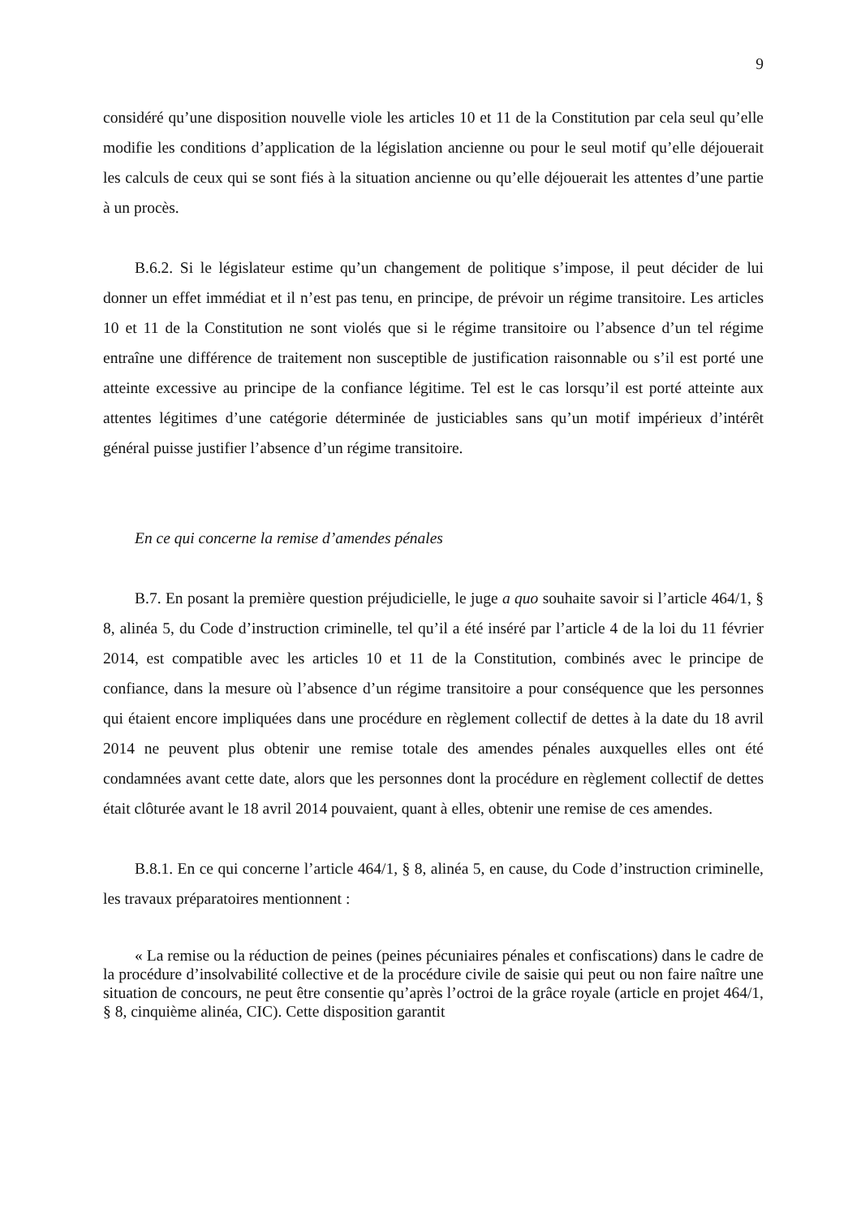9
considéré qu’une disposition nouvelle viole les articles 10 et 11 de la Constitution par cela seul qu’elle modifie les conditions d’application de la législation ancienne ou pour le seul motif qu’elle déjouerait les calculs de ceux qui se sont fiés à la situation ancienne ou qu’elle déjouerait les attentes d’une partie à un procès.
B.6.2. Si le législateur estime qu’un changement de politique s’impose, il peut décider de lui donner un effet immédiat et il n’est pas tenu, en principe, de prévoir un régime transitoire. Les articles 10 et 11 de la Constitution ne sont violés que si le régime transitoire ou l’absence d’un tel régime entraîne une différence de traitement non susceptible de justification raisonnable ou s’il est porté une atteinte excessive au principe de la confiance légitime. Tel est le cas lorsqu’il est porté atteinte aux attentes légitimes d’une catégorie déterminée de justiciables sans qu’un motif impérieux d’intérêt général puisse justifier l’absence d’un régime transitoire.
En ce qui concerne la remise d’amendes pénales
B.7. En posant la première question préjudicielle, le juge a quo souhaite savoir si l’article 464/1, § 8, alinéa 5, du Code d’instruction criminelle, tel qu’il a été inséré par l’article 4 de la loi du 11 février 2014, est compatible avec les articles 10 et 11 de la Constitution, combinés avec le principe de confiance, dans la mesure où l’absence d’un régime transitoire a pour conséquence que les personnes qui étaient encore impliquées dans une procédure en règlement collectif de dettes à la date du 18 avril 2014 ne peuvent plus obtenir une remise totale des amendes pénales auxquelles elles ont été condamnées avant cette date, alors que les personnes dont la procédure en règlement collectif de dettes était clôturée avant le 18 avril 2014 pouvaient, quant à elles, obtenir une remise de ces amendes.
B.8.1. En ce qui concerne l’article 464/1, § 8, alinéa 5, en cause, du Code d’instruction criminelle, les travaux préparatoires mentionnent :
« La remise ou la réduction de peines (peines pécuniaires pénales et confiscations) dans le cadre de la procédure d’insolvabilité collective et de la procédure civile de saisie qui peut ou non faire naître une situation de concours, ne peut être consentie qu’après l’octroi de la grâce royale (article en projet 464/1, § 8, cinquième alinéa, CIC). Cette disposition garantit